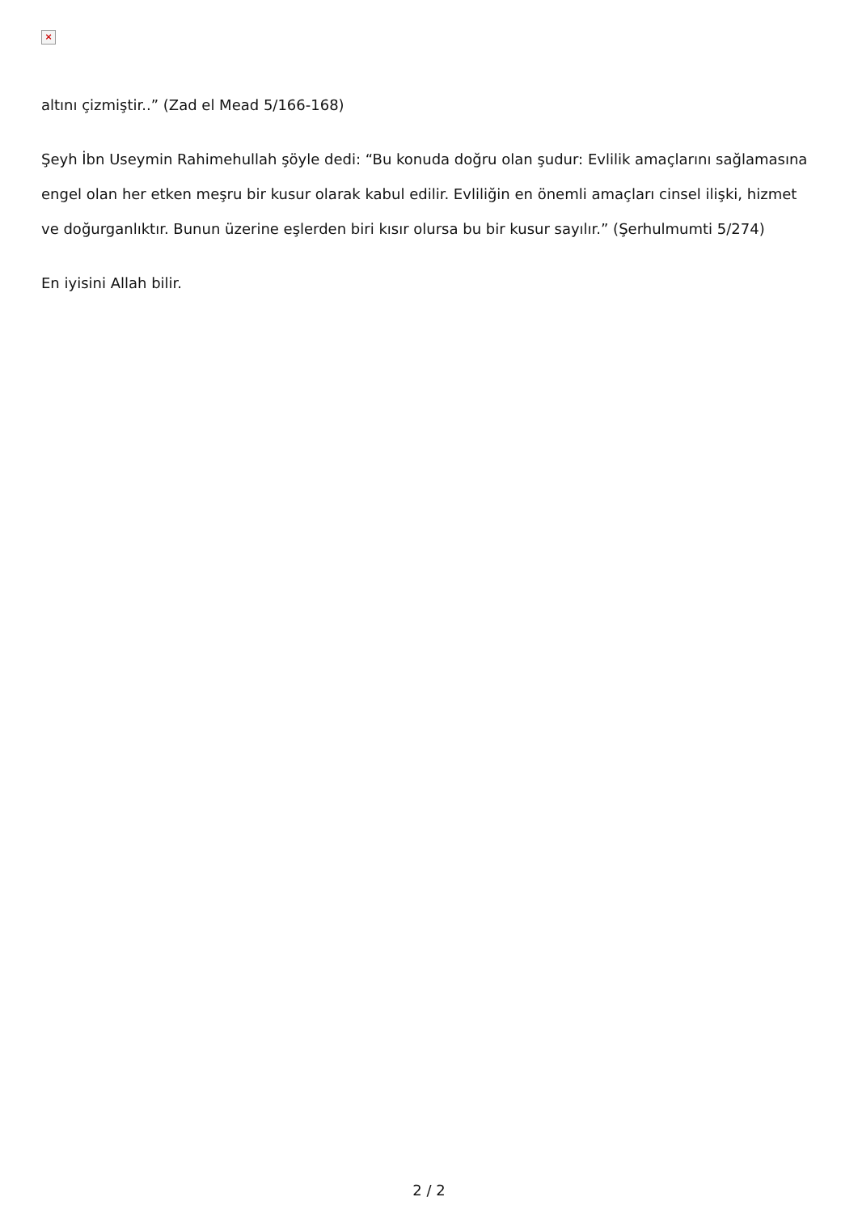×
altını çizmiştir..” (Zad el Mead 5/166-168)
Şeyh İbn Useymin Rahimehullah şöyle dedi: “Bu konuda doğru olan şudur: Evlilik amaçlarını sağlamasına engel olan her etken meşru bir kusur olarak kabul edilir. Evliliğin en önemli amaçları cinsel ilişki, hizmet ve doğurganlıktır. Bunun üzerine eşlerden biri kısır olursa bu bir kusur sayılır.” (Şerhulmumti 5/274)
En iyisini Allah bilir.
2 / 2